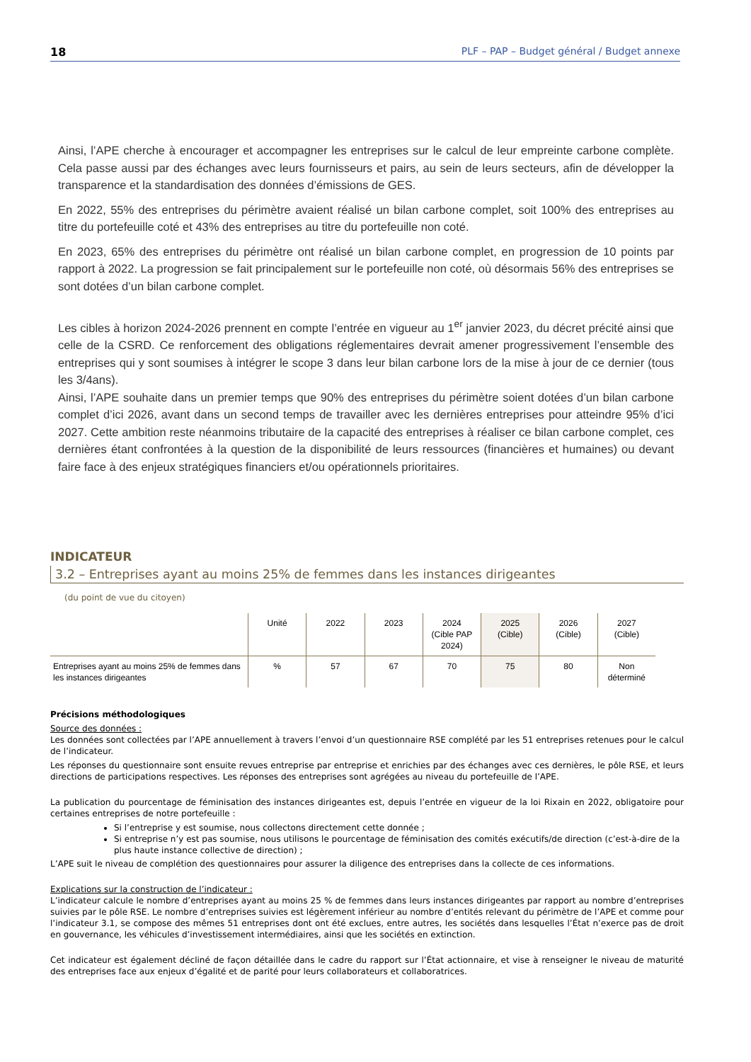18 PLF – PAP – Budget général / Budget annexe
Ainsi, l’APE cherche à encourager et accompagner les entreprises sur le calcul de leur empreinte carbone complète. Cela passe aussi par des échanges avec leurs fournisseurs et pairs, au sein de leurs secteurs, afin de développer la transparence et la standardisation des données d’émissions de GES.
En 2022, 55% des entreprises du périmètre avaient réalisé un bilan carbone complet, soit 100% des entreprises au titre du portefeuille coté et 43% des entreprises au titre du portefeuille non coté.
En 2023, 65% des entreprises du périmètre ont réalisé un bilan carbone complet, en progression de 10 points par rapport à 2022. La progression se fait principalement sur le portefeuille non coté, où désormais 56% des entreprises se sont dotées d’un bilan carbone complet.
Les cibles à horizon 2024-2026 prennent en compte l’entrée en vigueur au 1<sup>er</sup> janvier 2023, du décret précité ainsi que celle de la CSRD. Ce renforcement des obligations réglementaires devrait amener progressivement l’ensemble des entreprises qui y sont soumises à intégrer le scope 3 dans leur bilan carbone lors de la mise à jour de ce dernier (tous les 3/4ans).
Ainsi, l’APE souhaite dans un premier temps que 90% des entreprises du périmètre soient dotées d’un bilan carbone complet d’ici 2026, avant dans un second temps de travailler avec les dernières entreprises pour atteindre 95% d’ici 2027. Cette ambition reste néanmoins tributaire de la capacité des entreprises à réaliser ce bilan carbone complet, ces dernières étant confrontées à la question de la disponibilité de leurs ressources (financières et humaines) ou devant faire face à des enjeux stratégiques financiers et/ou opérationnels prioritaires.
INDICATEUR
3.2 – Entreprises ayant au moins 25% de femmes dans les instances dirigeantes
(du point de vue du citoyen)
| | Unité | 2022 | 2023 | 2024 (Cible PAP 2024) | 2025 (Cible) | 2026 (Cible) | 2027 (Cible) |
| --- | --- | --- | --- | --- | --- | --- | --- |
| Entreprises ayant au moins 25% de femmes dans les instances dirigeantes | % | 57 | 67 | 70 | 75 | 80 | Non déterminé |
Précisions méthodologiques
Source des données :
Les données sont collectées par l’APE annuellement à travers l’envoi d’un questionnaire RSE complété par les 51 entreprises retenues pour le calcul de l’indicateur.
Les réponses du questionnaire sont ensuite revues entreprise par entreprise et enrichies par des échanges avec ces dernières, le pôle RSE, et leurs directions de participations respectives. Les réponses des entreprises sont agrégées au niveau du portefeuille de l’APE.
La publication du pourcentage de féminisation des instances dirigeantes est, depuis l’entrée en vigueur de la loi Rixain en 2022, obligatoire pour certaines entreprises de notre portefeuille :
Si l’entreprise y est soumise, nous collectons directement cette donnée ;
Si entreprise n’y est pas soumise, nous utilisons le pourcentage de féminisation des comités exécutifs/de direction (c’est-à-dire de la plus haute instance collective de direction) ;
L’APE suit le niveau de complétion des questionnaires pour assurer la diligence des entreprises dans la collecte de ces informations.
Explications sur la construction de l’indicateur :
L’indicateur calcule le nombre d’entreprises ayant au moins 25 % de femmes dans leurs instances dirigeantes par rapport au nombre d’entreprises suivies par le pôle RSE. Le nombre d’entreprises suivies est légèrement inférieur au nombre d’entités relevant du périmètre de l’APE et comme pour l’indicateur 3.1, se compose des mêmes 51 entreprises dont ont été exclues, entre autres, les sociétés dans lesquelles l’État n’exerce pas de droit en gouvernance, les véhicules d’investissement intermédiaires, ainsi que les sociétés en extinction.
Cet indicateur est également décliné de façon détaillée dans le cadre du rapport sur l’État actionnaire, et vise à renseigner le niveau de maturité des entreprises face aux enjeux d’égalité et de parité pour leurs collaborateurs et collaboratrices.